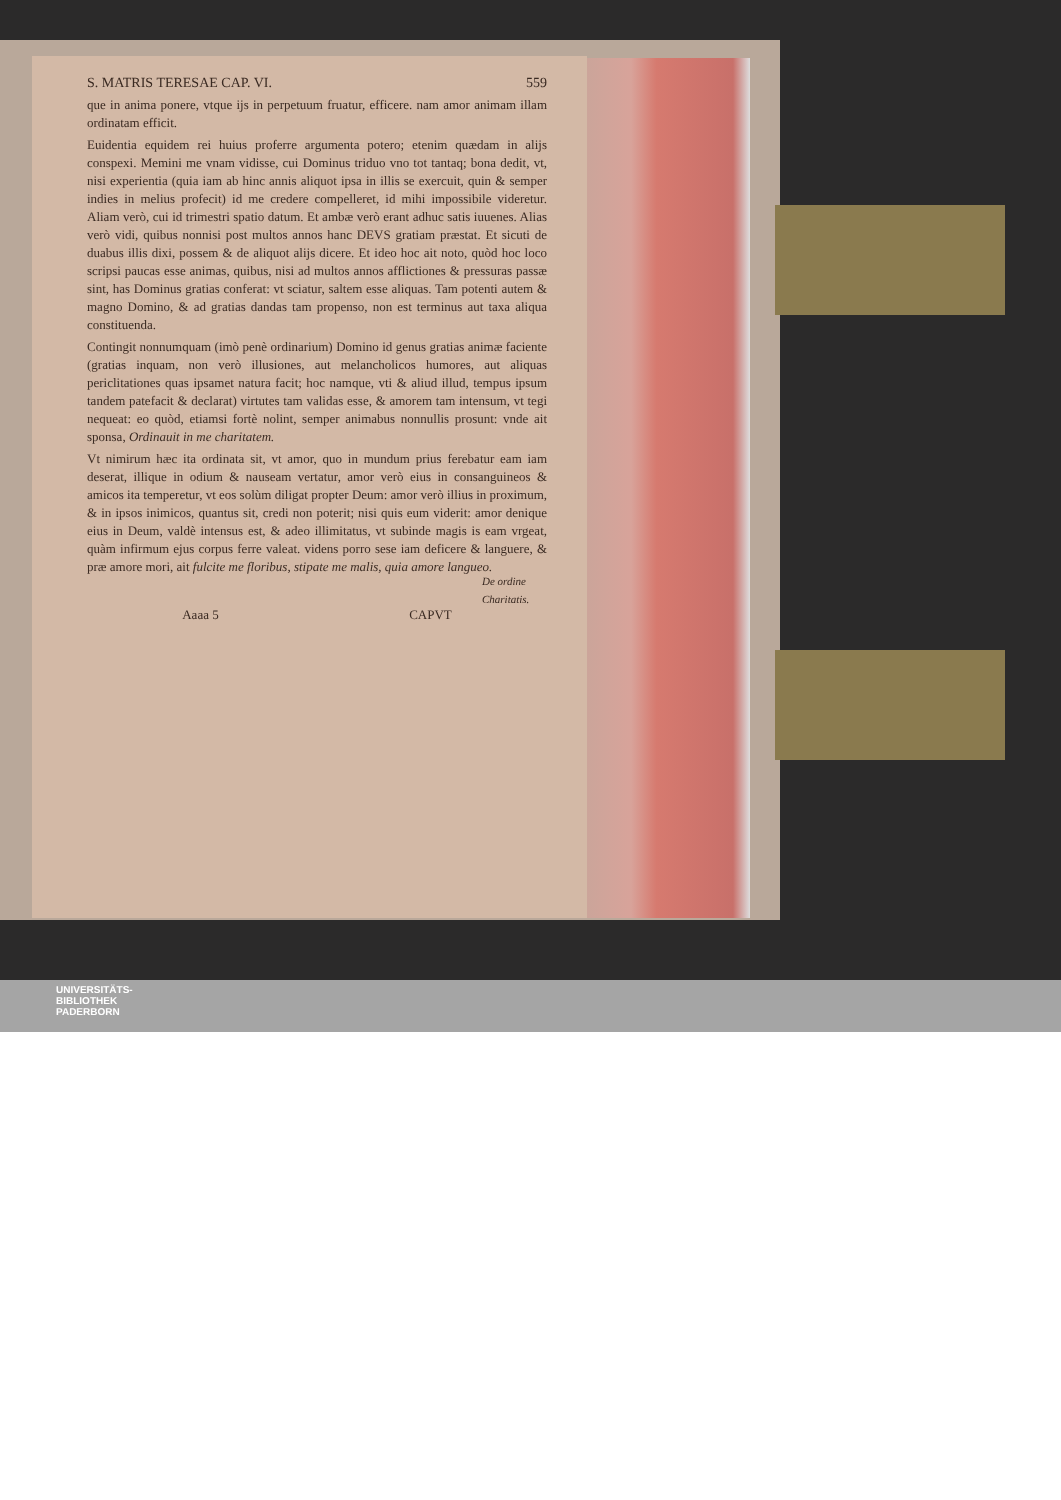S. MATRIS TERESAE CAP. VI. 559
que in anima ponere, vtque ijs in perpetuum fruatur, efficere. nam amor animam illam ordinatam efficit.
Euidentia equidem rei huius proferre argumenta potero; etenim quædam in alijs conspexi. Memini me vnam vidisse, cui Dominus triduo vno tot tantaq; bona dedit, vt, nisi experientia (quia iam ab hinc annis aliquot ipsa in illis se exercuit, quin & semper indies in melius profecit) id me credere compelleret, id mihi impossibile videretur. Aliam verò, cui id trimestri spatio datum. Et ambæ verò erant adhuc satis iuuenes. Alias verò vidi, quibus nonnisi post multos annos hanc DEVS gratiam præstat. Et sicuti de duabus illis dixi, possem & de aliquot alijs dicere. Et ideo hoc ait noto, quòd hoc loco scripsi paucas esse animas, quibus, nisi ad multos annos afflictiones & pressuras passæ sint, has Dominus gratias conferat: vt sciatur, saltem esse aliquas. Tam potenti autem & magno Domino, & ad gratias dandas tam propenso, non est terminus aut taxa aliqua constituenda.
Contingit nonnumquam (imò penè ordinarium) Domino id genus gratias animæ faciente (gratias inquam, non verò illusiones, aut melancholicos humores, aut aliquas periclitationes quas ipsamet natura facit; hoc namque, vti & aliud illud, tempus ipsum tandem patefacit & declarat) virtutes tam validas esse, & amorem tam intensum, vt tegi nequeat: eo quòd, etiamsi fortè nolint, semper animabus nonnullis prosunt: vnde ait sponsa, Ordinauit in me charitatem.
Vt nimirum hæc ita ordinata sit, vt amor, quo in mundum prius ferebatur eam iam deserat, illique in odium & nauseam vertatur, amor verò eius in consanguineos & amicos ita temperetur, vt eos solùm diligat propter Deum: amor verò illius in proximum, & in ipsos inimicos, quantus sit, credi non poterit; nisi quis eum viderit: amor denique eius in Deum, valdè intensus est, & adeo illimitatus, vt subinde magis is eam vrgeat, quàm infirmum ejus corpus ferre valeat. videns porro sese iam deficere & languere, & præ amore mori, ait fulcite me floribus, stipate me malis, quia amore langueo.
De ordine
Charitatis.
Aaaa 5 CAPVT
UNIVERSITÄTS-
BIBLIOTHEK
PADERBORN